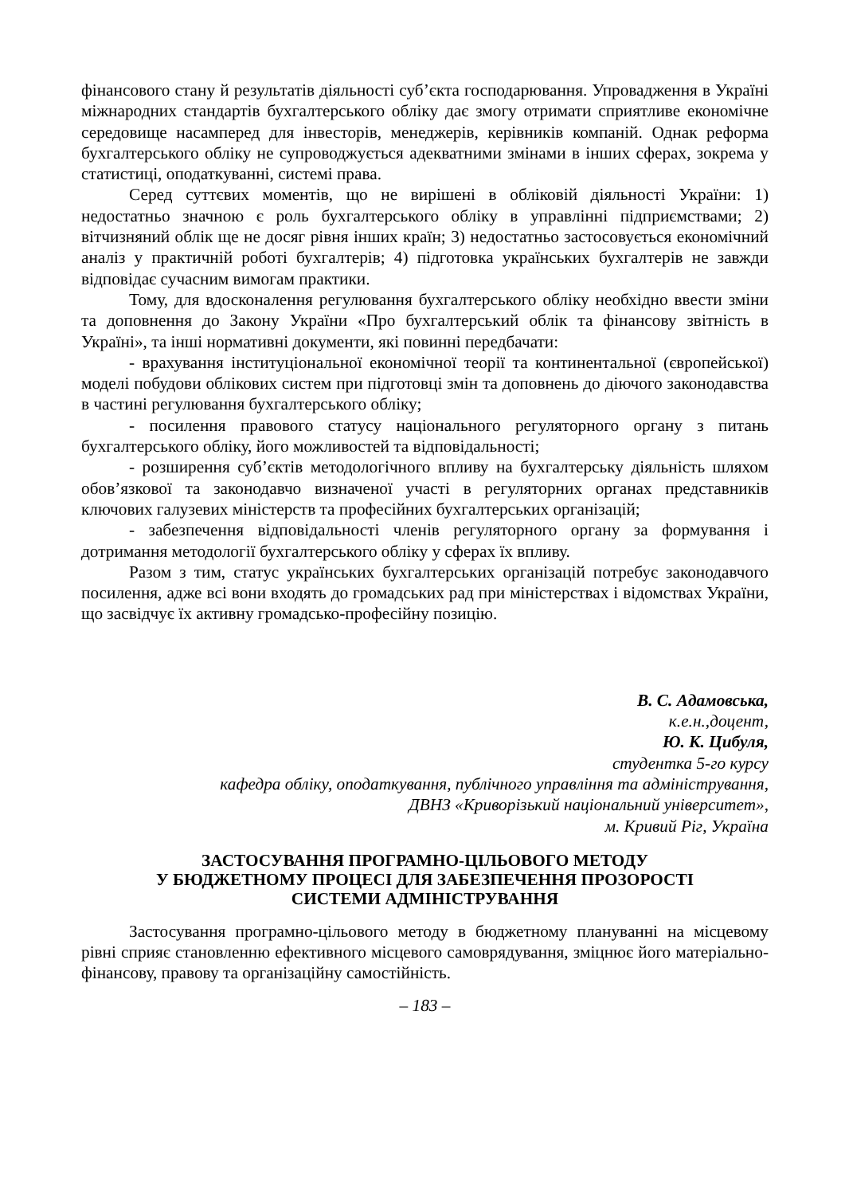фінансового стану й результатів діяльності суб’єкта господарювання. Упровадження в Україні міжнародних стандартів бухгалтерського обліку дає змогу отримати сприятливе економічне середовище насамперед для інвесторів, менеджерів, керівників компаній. Однак реформа бухгалтерського обліку не супроводжується адекватними змінами в інших сферах, зокрема у статистиці, оподаткуванні, системі права.
Серед суттєвих моментів, що не вирішені в обліковій діяльності України: 1) недостатньо значною є роль бухгалтерського обліку в управлінні підприємствами; 2) вітчизняний облік ще не досяг рівня інших країн; 3) недостатньо застосовується економічний аналіз у практичній роботі бухгалтерів; 4) підготовка українських бухгалтерів не завжди відповідає сучасним вимогам практики.
Тому, для вдосконалення регулювання бухгалтерського обліку необхідно ввести зміни та доповнення до Закону України «Про бухгалтерський облік та фінансову звітність в Україні», та інші нормативні документи, які повинні передбачати:
- врахування інституціональної економічної теорії та континентальної (європейської) моделі побудови облікових систем при підготовці змін та доповнень до діючого законодавства в частині регулювання бухгалтерського обліку;
- посилення правового статусу національного регуляторного органу з питань бухгалтерського обліку, його можливостей та відповідальності;
- розширення суб’єктів методологічного впливу на бухгалтерську діяльність шляхом обов’язкової та законодавчо визначеної участі в регуляторних органах представників ключових галузевих міністерств та професійних бухгалтерських організацій;
- забезпечення відповідальності членів регуляторного органу за формування і дотримання методології бухгалтерського обліку у сферах їх впливу.
Разом з тим, статус українських бухгалтерських організацій потребує законодавчого посилення, адже всі вони входять до громадських рад при міністерствах і відомствах України, що засвідчує їх активну громадсько-професійну позицію.
В. С. Адамовська,
к.е.н.,доцент,
Ю. К. Цибуля,
студентка 5-го курсу
кафедра обліку, оподаткування, публічного управління та адміністрування,
ДВНЗ «Криворізький національний університет»,
м. Кривий Ріг, Україна
ЗАСТОСУВАННЯ ПРОГРАМНО-ЦІЛЬОВОГО МЕТОДУ
У БЮДЖЕТНОМУ ПРОЦЕСІ ДЛЯ ЗАБЕЗПЕЧЕННЯ ПРОЗОРОСТІ
СИСТЕМИ АДМІНІСТРУВАННЯ
Застосування програмно-цільового методу в бюджетному плануванні на місцевому рівні сприяє становленню ефективного місцевого самоврядування, зміцнює його матеріально-фінансову, правову та організаційну самостійність.
– 183 –